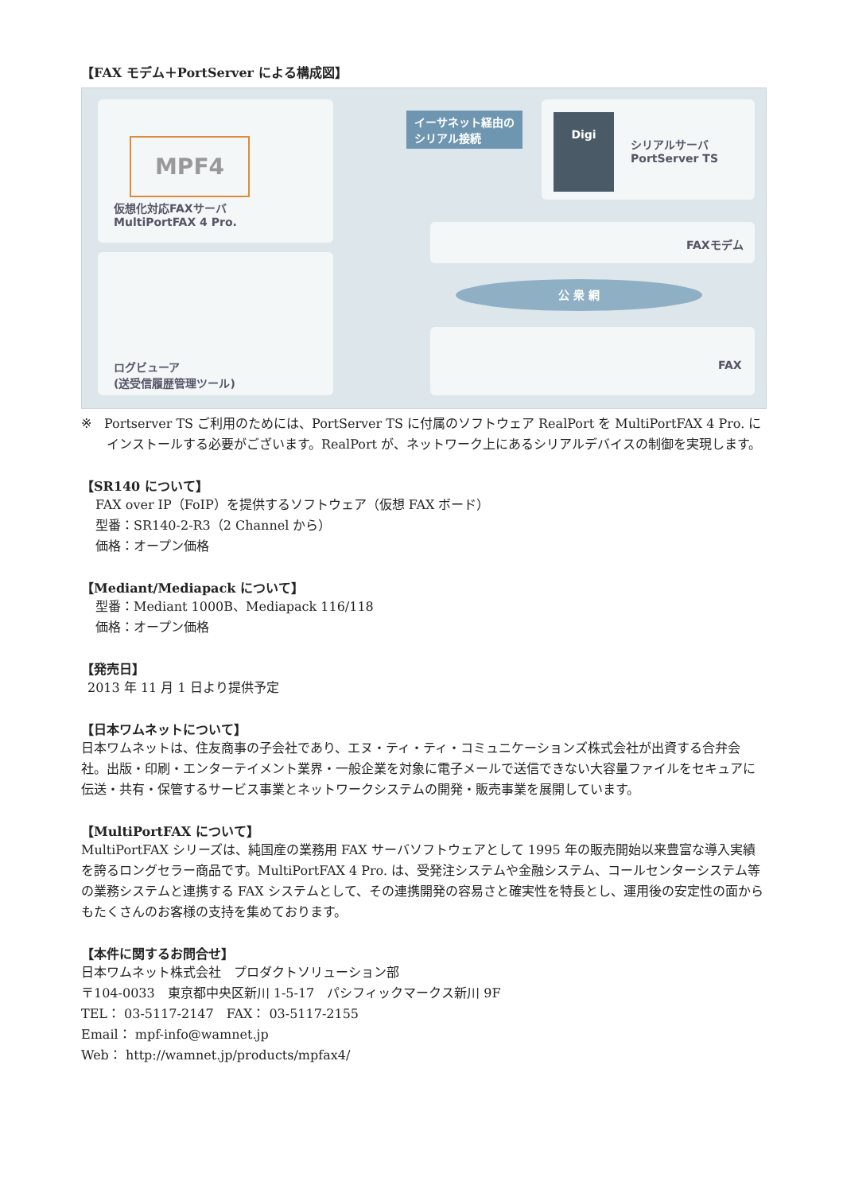【FAX モデム＋PortServer による構成図】
仮想化対応FAXサーバ
MultiPortFAX 4 Pro.
ログビューア
(送受信履歴管理ツール)
イーサネット経由の
シリアル接続
シリアルサーバ
PortServer TS
FAXモデム
公 衆 網
FAX
MPF4
Digi
※　Portserver TS ご利用のためには、PortServer TS に付属のソフトウェア RealPort を MultiPortFAX 4 Pro. にインストールする必要がございます。RealPort が、ネットワーク上にあるシリアルデバイスの制御を実現します。
【SR140 について】
FAX over IP（FoIP）を提供するソフトウェア（仮想 FAX ボード）
型番：SR140-2-R3（2 Channel から）
価格：オープン価格
【Mediant/Mediapack について】
型番：Mediant 1000B、Mediapack 116/118
価格：オープン価格
【発売日】
2013 年 11 月 1 日より提供予定
【日本ワムネットについて】
日本ワムネットは、住友商事の子会社であり、エヌ・ティ・ティ・コミュニケーションズ株式会社が出資する合弁会社。出版・印刷・エンターテイメント業界・一般企業を対象に電子メールで送信できない大容量ファイルをセキュアに伝送・共有・保管するサービス事業とネットワークシステムの開発・販売事業を展開しています。
【MultiPortFAX について】
MultiPortFAX シリーズは、純国産の業務用 FAX サーバソフトウェアとして 1995 年の販売開始以来豊富な導入実績を誇るロングセラー商品です。MultiPortFAX 4 Pro. は、受発注システムや金融システム、コールセンターシステム等の業務システムと連携する FAX システムとして、その連携開発の容易さと確実性を特長とし、運用後の安定性の面からもたくさんのお客様の支持を集めております。
【本件に関するお問合せ】
日本ワムネット株式会社　プロダクトソリューション部
〒104-0033　東京都中央区新川 1-5-17　パシフィックマークス新川 9F
TEL： 03-5117-2147　FAX： 03-5117-2155
Email： mpf-info@wamnet.jp
Web： http://wamnet.jp/products/mpfax4/